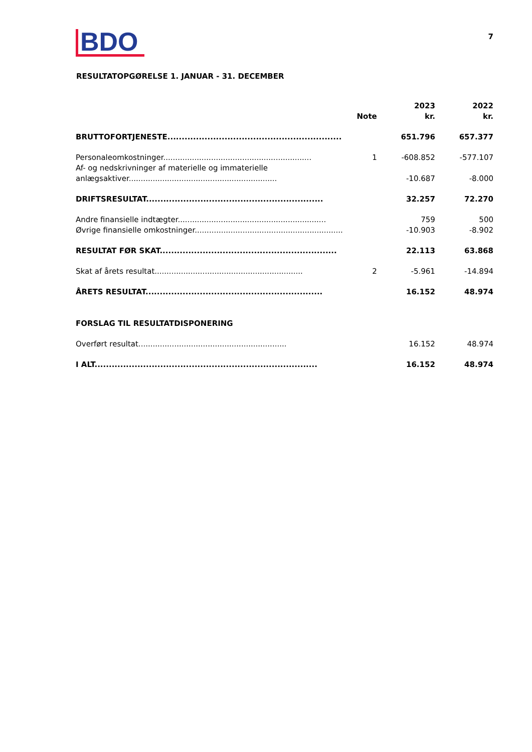BDO
7
RESULTATOPGØRELSE 1. JANUAR - 31. DECEMBER
| | Note | 2023 kr. | 2022 kr. |
| --- | --- | --- | --- |
| BRUTTOFORTJENESTE............................................................. | | 651.796 | 657.377 |
| Personaleomkostninger.............................................................. | 1 | -608.852 | -577.107 |
| Af- og nedskrivninger af materielle og immaterielle anlægsaktiver.............................................................. | | -10.687 | -8.000 |
| DRIFTSRESULTAT.............................................................. | | 32.257 | 72.270 |
| Andre finansielle indtægter.............................................................. | | 759 | 500 |
| Øvrige finansielle omkostninger.............................................................. | | -10.903 | -8.902 |
| RESULTAT FØR SKAT.............................................................. | | 22.113 | 63.868 |
| Skat af årets resultat.............................................................. | 2 | -5.961 | -14.894 |
| ÅRETS RESULTAT.............................................................. | | 16.152 | 48.974 |
| FORSLAG TIL RESULTATDISPONERING | | | |
| Overført resultat.............................................................. | | 16.152 | 48.974 |
| I ALT.............................................................................. | | 16.152 | 48.974 |